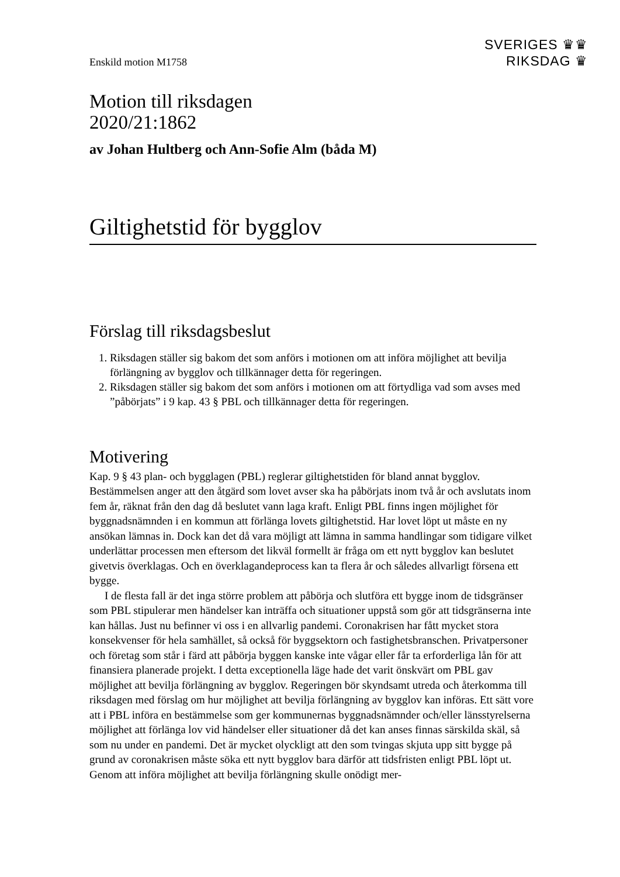Enskild motion M1758
SVERIGES ♛♛
RIKSDAG ♛
Motion till riksdagen
2020/21:1862
av Johan Hultberg och Ann-Sofie Alm (båda M)
Giltighetstid för bygglov
Förslag till riksdagsbeslut
1. Riksdagen ställer sig bakom det som anförs i motionen om att införa möjlighet att bevilja förlängning av bygglov och tillkännager detta för regeringen.
2. Riksdagen ställer sig bakom det som anförs i motionen om att förtydliga vad som avses med ”påbörjats” i 9 kap. 43 § PBL och tillkännager detta för regeringen.
Motivering
Kap. 9 § 43 plan- och bygglagen (PBL) reglerar giltighetstiden för bland annat bygglov. Bestämmelsen anger att den åtgärd som lovet avser ska ha påbörjats inom två år och av­slutats inom fem år, räknat från den dag då beslutet vann laga kraft. Enligt PBL finns ingen möjlighet för byggnadsnämnden i en kommun att förlänga lovets giltighetstid. Har lovet löpt ut måste en ny ansökan lämnas in. Dock kan det då vara möjligt att lämna in samma handlingar som tidigare vilket underlättar processen men eftersom det likväl for­mellt är fråga om ett nytt bygglov kan beslutet givetvis överklagas. Och en överklagande­process kan ta flera år och således allvarligt försena ett bygge.
I de flesta fall är det inga större problem att påbörja och slutföra ett bygge inom de tidsgränser som PBL stipulerar men händelser kan inträffa och situationer uppstå som gör att tidsgränserna inte kan hållas. Just nu befinner vi oss i en allvarlig pandemi. Corona­krisen har fått mycket stora konsekvenser för hela samhället, så också för byggsektorn och fastighetsbranschen. Privatpersoner och företag som står i färd att påbörja byggen kanske inte vågar eller får ta erforderliga lån för att finansiera planerade projekt. I detta exceptionella läge hade det varit önskvärt om PBL gav möjlighet att bevilja förlängning av bygglov. Regeringen bör skyndsamt utreda och återkomma till riksdagen med förslag om hur möjlighet att bevilja förlängning av bygglov kan införas. Ett sätt vore att i PBL införa en bestämmelse som ger kommunernas byggnadsnämnder och/eller länsstyrelserna möjlighet att förlänga lov vid händelser eller situationer då det kan anses finnas särskilda skäl, så som nu under en pandemi. Det är mycket olyckligt att den som tvingas skjuta upp sitt bygge på grund av coronakrisen måste söka ett nytt bygglov bara därför att tidsfristen enligt PBL löpt ut. Genom att införa möjlighet att bevilja förlängning skulle onödigt mer-